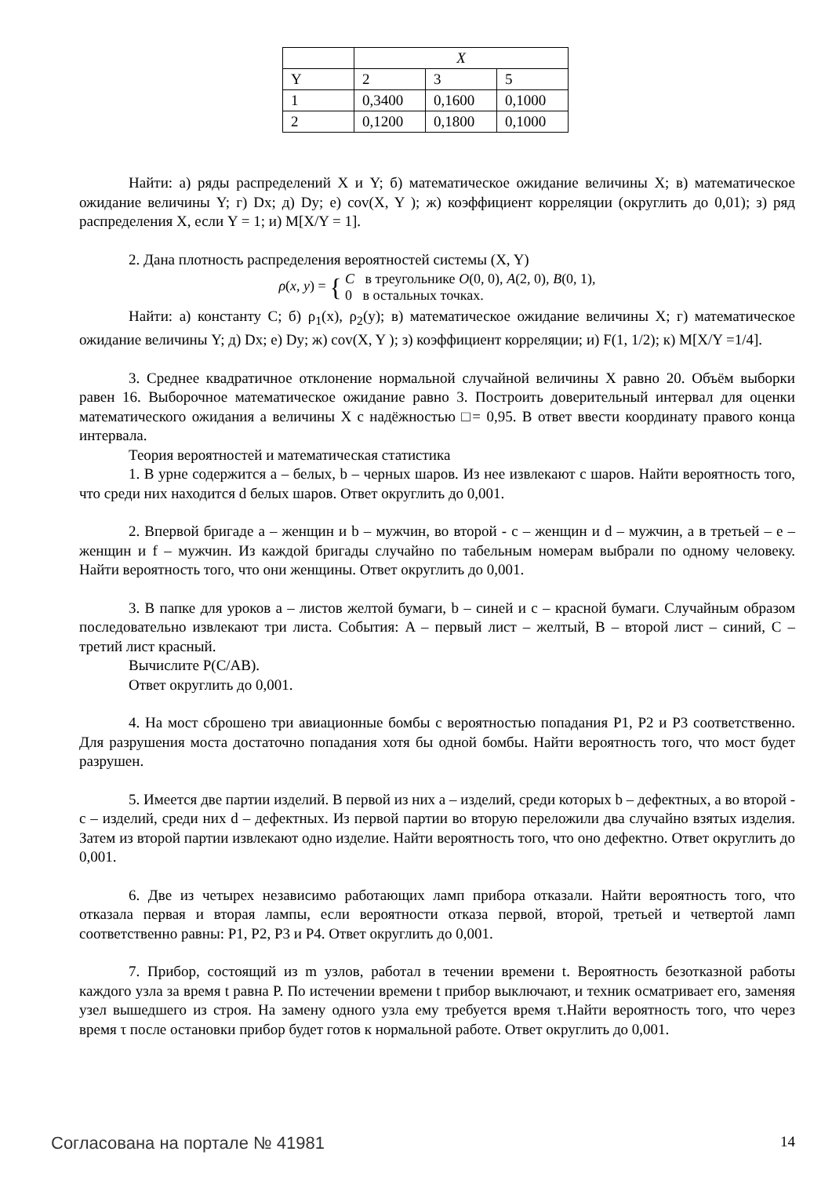| | X | | |
| --- | --- | --- | --- |
| Y | 2 | 3 | 5 |
| 1 | 0,3400 | 0,1600 | 0,1000 |
| 2 | 0,1200 | 0,1800 | 0,1000 |
Найти: а) ряды распределений X и Y; б) математическое ожидание величины X; в) математическое ожидание величины Y; г) Dx; д) Dy; е) cov(X, Y ); ж) коэффициент корреляции (округлить до 0,01); з) ряд распределения X, если Y = 1; и) M[X/Y = 1].
2. Дана плотность распределения вероятностей системы (X, Y)
ρ(x, y) = { C в треугольнике O(0, 0), A(2, 0), B(0, 1),
0 в остальных точках.
Найти: а) константу C; б) ρ<sub>1</sub>(x), ρ<sub>2</sub>(y); в) математическое ожидание величины X; г) математическое ожидание величины Y; д) Dx; е) Dy; ж) cov(X, Y ); з) коэффициент корреляции; и) F(1, 1/2); к) M[X/Y =1/4].
3. Среднее квадратичное отклонение нормальной случайной величины X равно 20. Объём выборки равен 16. Выборочное математическое ожидание равно 3. Построить доверительный интервал для оценки математического ожидания a величины X с надёжностью □= 0,95. В ответ ввести координату правого конца интервала.
Теория вероятностей и математическая статистика
1. В урне содержится a – белых, b – черных шаров. Из нее извлекают c шаров. Найти вероятность того, что среди них находится d белых шаров. Ответ округлить до 0,001.
2. Впервой бригаде a – женщин и b – мужчин, во второй - c – женщин и d – мужчин, а в третьей – e – женщин и f – мужчин. Из каждой бригады случайно по табельным номерам выбрали по одному человеку. Найти вероятность того, что они женщины. Ответ округлить до 0,001.
3. В папке для уроков a – листов желтой бумаги, b – синей и c – красной бумаги. Случайным образом последовательно извлекают три листа. События: A – первый лист – желтый, B – второй лист – синий, C – третий лист красный.
Вычислите P(C/AB).
Ответ округлить до 0,001.
4. На мост сброшено три авиационные бомбы с вероятностью попадания P1, P2 и P3 соответственно. Для разрушения моста достаточно попадания хотя бы одной бомбы. Найти вероятность того, что мост будет разрушен.
5. Имеется две партии изделий. В первой из них a – изделий, среди которых b – дефектных, а во второй - c – изделий, среди них d – дефектных. Из первой партии во вторую переложили два случайно взятых изделия. Затем из второй партии извлекают одно изделие. Найти вероятность того, что оно дефектно. Ответ округлить до 0,001.
6. Две из четырех независимо работающих ламп прибора отказали. Найти вероятность того, что отказала первая и вторая лампы, если вероятности отказа первой, второй, третьей и четвертой ламп соответственно равны: P1, P2, P3 и P4. Ответ округлить до 0,001.
7. Прибор, состоящий из m узлов, работал в течении времени t. Вероятность безотказной работы каждого узла за время t равна P. По истечении времени t прибор выключают, и техник осматривает его, заменяя узел вышедшего из строя. На замену одного узла ему требуется время τ.Найти вероятность того, что через время τ после остановки прибор будет готов к нормальной работе. Ответ округлить до 0,001.
Согласована на портале № 41981 14